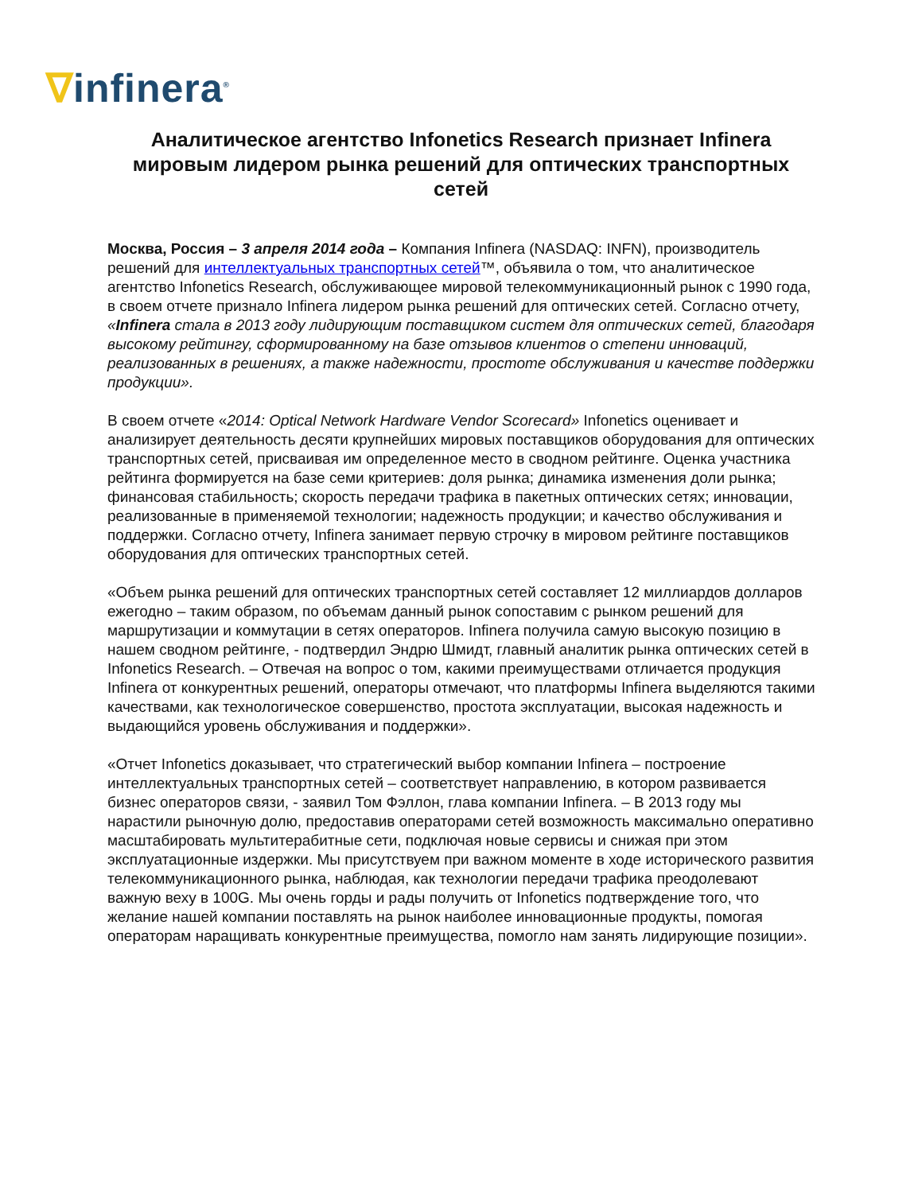∇infinera<sup>®</sup>
Аналитическое агентство Infonetics Research признает Infinera мировым лидером рынка решений для оптических транспортных сетей
Москва, Россия – 3 апреля 2014 года – Компания Infinera (NASDAQ: INFN), производитель решений для интеллектуальных транспортных сетей™, объявила о том, что аналитическое агентство Infonetics Research, обслуживающее мировой телекоммуникационный рынок с 1990 года, в своем отчете признало Infinera лидером рынка решений для оптических сетей. Согласно отчету, «Infinera стала в 2013 году лидирующим поставщиком систем для оптических сетей, благодаря высокому рейтингу, сформированному на базе отзывов клиентов о степени инноваций, реализованных в решениях, а также надежности, простоте обслуживания и качестве поддержки продукции».
В своем отчете «2014: Optical Network Hardware Vendor Scorecard» Infonetics оценивает и анализирует деятельность десяти крупнейших мировых поставщиков оборудования для оптических транспортных сетей, присваивая им определенное место в сводном рейтинге. Оценка участника рейтинга формируется на базе семи критериев: доля рынка; динамика изменения доли рынка; финансовая стабильность; скорость передачи трафика в пакетных оптических сетях; инновации, реализованные в применяемой технологии; надежность продукции; и качество обслуживания и поддержки. Согласно отчету, Infinera занимает первую строчку в мировом рейтинге поставщиков оборудования для оптических транспортных сетей.
«Объем рынка решений для оптических транспортных сетей составляет 12 миллиардов долларов ежегодно – таким образом, по объемам данный рынок сопоставим с рынком решений для маршрутизации и коммутации в сетях операторов. Infinera получила самую высокую позицию в нашем сводном рейтинге, - подтвердил Эндрю Шмидт, главный аналитик рынка оптических сетей в Infonetics Research. – Отвечая на вопрос о том, какими преимуществами отличается продукция Infinera от конкурентных решений, операторы отмечают, что платформы Infinera выделяются такими качествами, как технологическое совершенство, простота эксплуатации, высокая надежность и выдающийся уровень обслуживания и поддержки».
«Отчет Infonetics доказывает, что стратегический выбор компании Infinera – построение интеллектуальных транспортных сетей – соответствует направлению, в котором развивается бизнес операторов связи, - заявил Том Фэллон, глава компании Infinera. – В 2013 году мы нарастили рыночную долю, предоставив операторами сетей возможность максимально оперативно масштабировать мультитерабитные сети, подключая новые сервисы и снижая при этом эксплуатационные издержки. Мы присутствуем при важном моменте в ходе исторического развития телекоммуникационного рынка, наблюдая, как технологии передачи трафика преодолевают важную веху в 100G. Мы очень горды и рады получить от Infonetics подтверждение того, что желание нашей компании поставлять на рынок наиболее инновационные продукты, помогая операторам наращивать конкурентные преимущества, помогло нам занять лидирующие позиции».